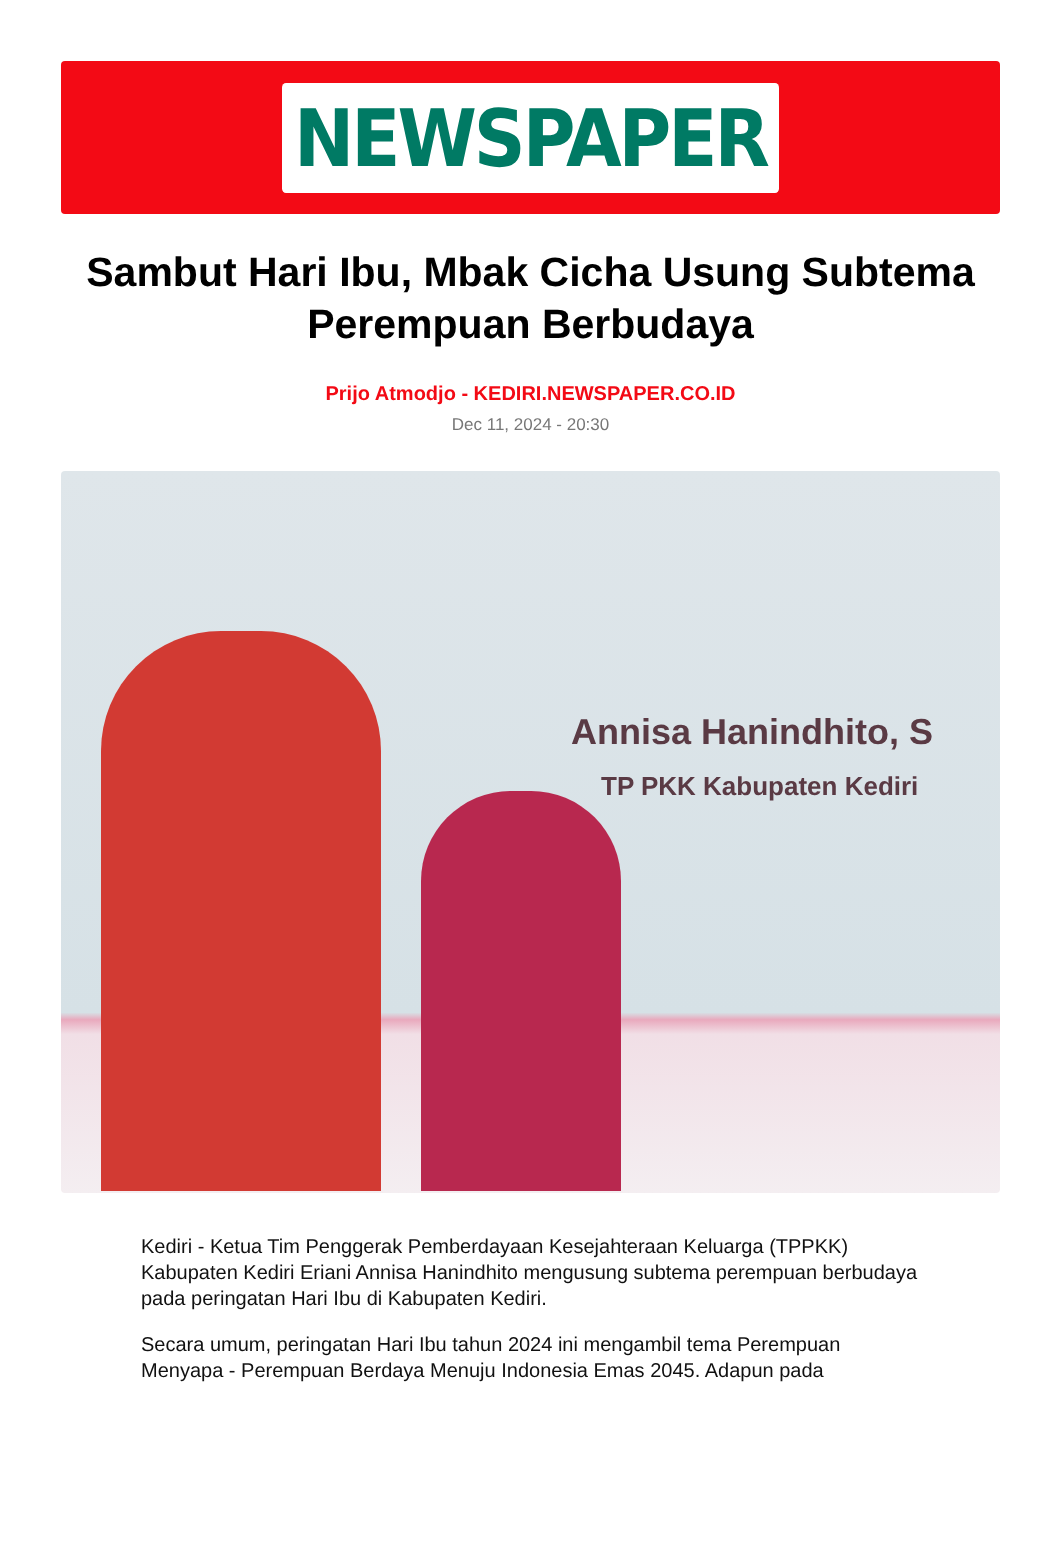NEWSPAPER
Sambut Hari Ibu, Mbak Cicha Usung Subtema Perempuan Berbudaya
Prijo Atmodjo - KEDIRI.NEWSPAPER.CO.ID
Dec 11, 2024 - 20:30
Annisa Hanindhito, S
TP PKK Kabupaten Kediri
Kediri - Ketua Tim Penggerak Pemberdayaan Kesejahteraan Keluarga (TPPKK) Kabupaten Kediri Eriani Annisa Hanindhito mengusung subtema perempuan berbudaya pada peringatan Hari Ibu di Kabupaten Kediri.
Secara umum, peringatan Hari Ibu tahun 2024 ini mengambil tema Perempuan Menyapa - Perempuan Berdaya Menuju Indonesia Emas 2045. Adapun pada